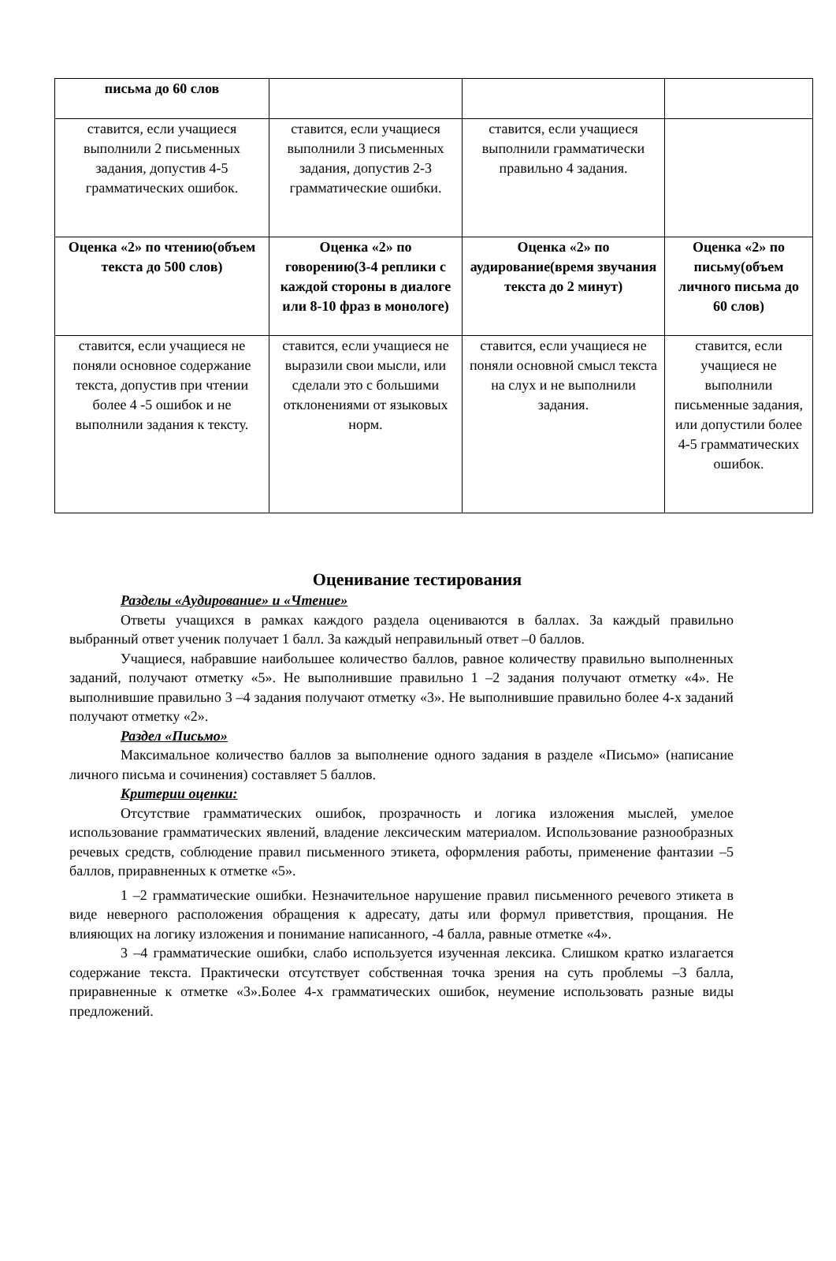| письма до 60 слов | | | |
| ставится, если учащиеся выполнили 2 письменных задания, допустив 4-5 грамматических ошибок. | ставится, если учащиеся выполнили 3 письменных задания, допустив 2-3 грамматические ошибки. | ставится, если учащиеся выполнили грамматически правильно 4 задания. | |
| Оценка «2» по чтению(объем текста до 500 слов) | Оценка «2» по говорению(3-4 реплики с каждой стороны в диалоге или 8-10 фраз в монологе) | Оценка «2» по аудирование(время звучания текста до 2 минут) | Оценка «2» по письму(объем личного письма до 60 слов) |
| ставится, если учащиеся не поняли основное содержание текста, допустив при чтении более 4 -5 ошибок и не выполнили задания к тексту. | ставится, если учащиеся не выразили свои мысли, или сделали это с большими отклонениями от языковых норм. | ставится, если учащиеся не поняли основной смысл текста на слух и не выполнили задания. | ставится, если учащиеся не выполнили письменные задания, или допустили более 4-5 грамматических ошибок. |
Оценивание тестирования
Разделы «Аудирование» и «Чтение»
Ответы учащихся в рамках каждого раздела оцениваются в баллах. За каждый правильно выбранный ответ ученик получает 1 балл. За каждый неправильный ответ –0 баллов.
Учащиеся, набравшие наибольшее количество баллов, равное количеству правильно выполненных заданий, получают отметку «5». Не выполнившие правильно 1 –2 задания получают отметку «4». Не выполнившие правильно 3 –4 задания получают отметку «3». Не выполнившие правильно более 4-х заданий получают отметку «2».
Раздел «Письмо»
Максимальное количество баллов за выполнение одного задания в разделе «Письмо» (написание личного письма и сочинения) составляет 5 баллов.
Критерии оценки:
Отсутствие грамматических ошибок, прозрачность и логика изложения мыслей, умелое использование грамматических явлений, владение лексическим материалом. Использование разнообразных речевых средств, соблюдение правил письменного этикета, оформления работы, применение фантазии –5 баллов, приравненных к отметке «5».
1 –2 грамматические ошибки. Незначительное нарушение правил письменного речевого этикета в виде неверного расположения обращения к адресату, даты или формул приветствия, прощания. Не влияющих на логику изложения и понимание написанного, -4 балла, равные отметке «4».
3 –4 грамматические ошибки, слабо используется изученная лексика. Слишком кратко излагается содержание текста. Практически отсутствует собственная точка зрения на суть проблемы –3 балла, приравненные к отметке «3».Более 4-х грамматических ошибок, неумение использовать разные виды предложений.